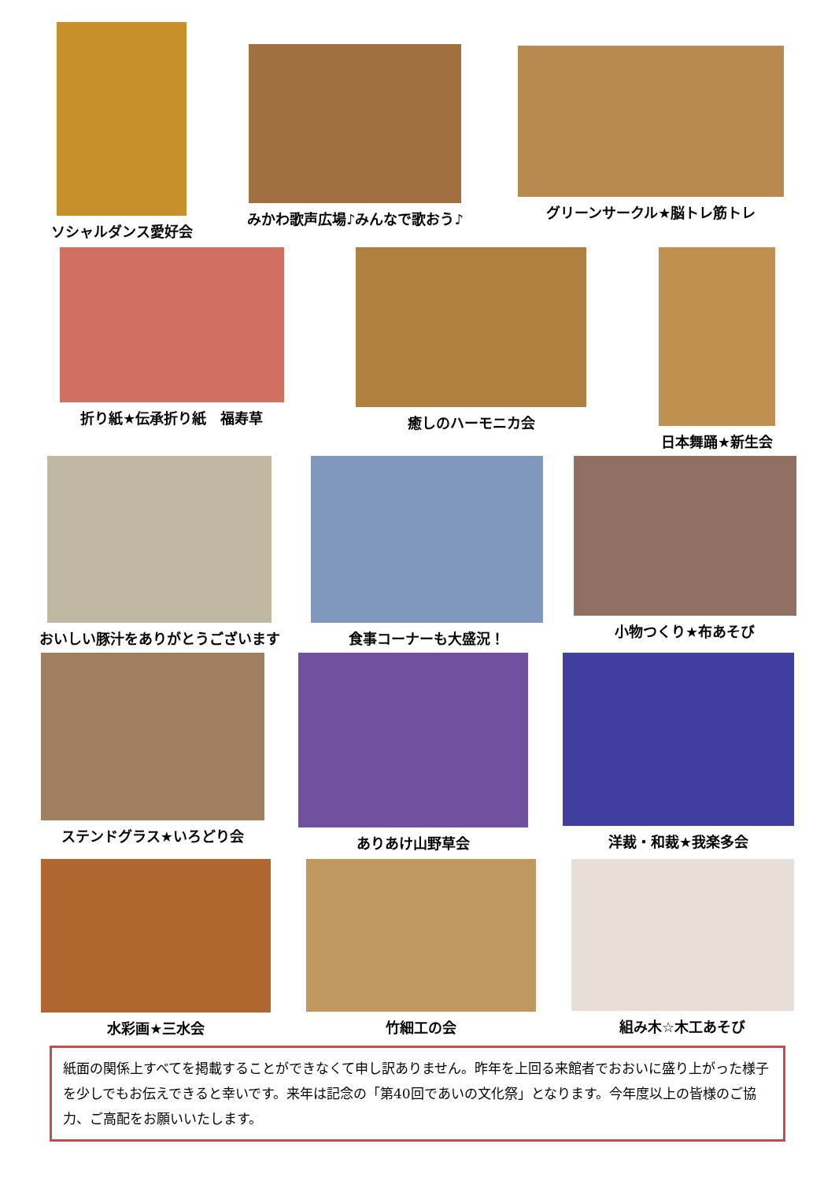ソシャルダンス愛好会
みかわ歌声広場♪みんなで歌おう♪ グリーンサークル★脳トレ筋トレ
折り紙★伝承折り紙　福寿草 癒しのハーモニカ会 日本舞踊★新生会
おいしい豚汁をありがとうございます 食事コーナーも大盛況！ 小物つくり★布あそび
ステンドグラス★いろどり会 ありあけ山野草会 洋裁・和裁★我楽多会
水彩画★三水会 竹細工の会 組み木☆木工あそび
紙面の関係上すべてを掲載することができなくて申し訳ありません。昨年を上回る来館者でおおいに盛り上がった様子を少しでもお伝えできると幸いです。来年は記念の「第40回であいの文化祭」となります。今年度以上の皆様のご協力、ご高配をお願いいたします。